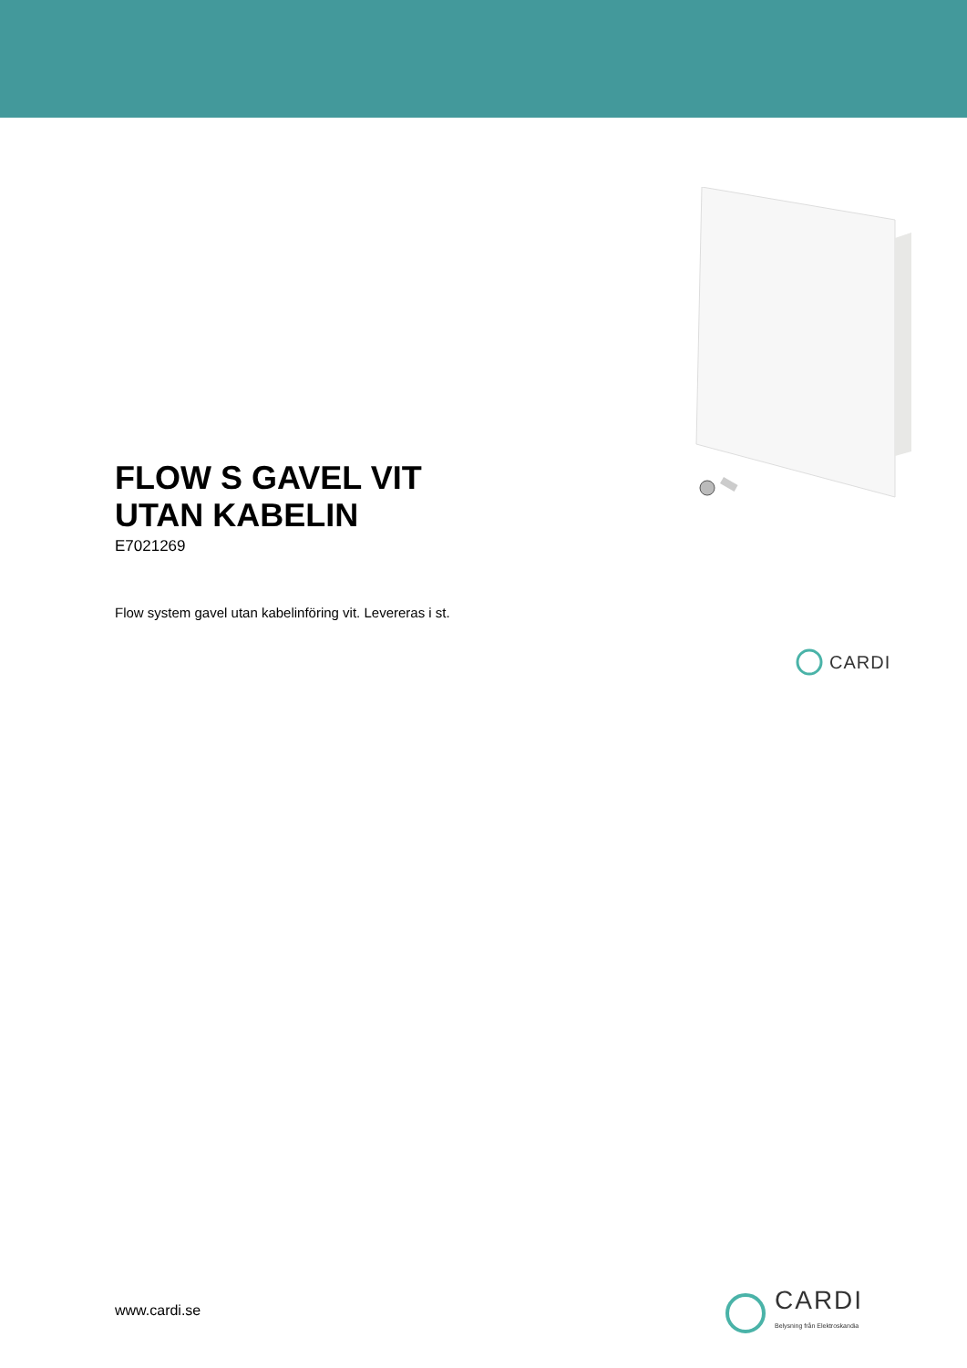FLOW S GAVEL VIT
UTAN KABELIN
E7021269
Flow system gavel utan kabelinföring vit. Levereras i st.
CARDI
www.cardi.se
CARDI
Belysning från Elektroskandia